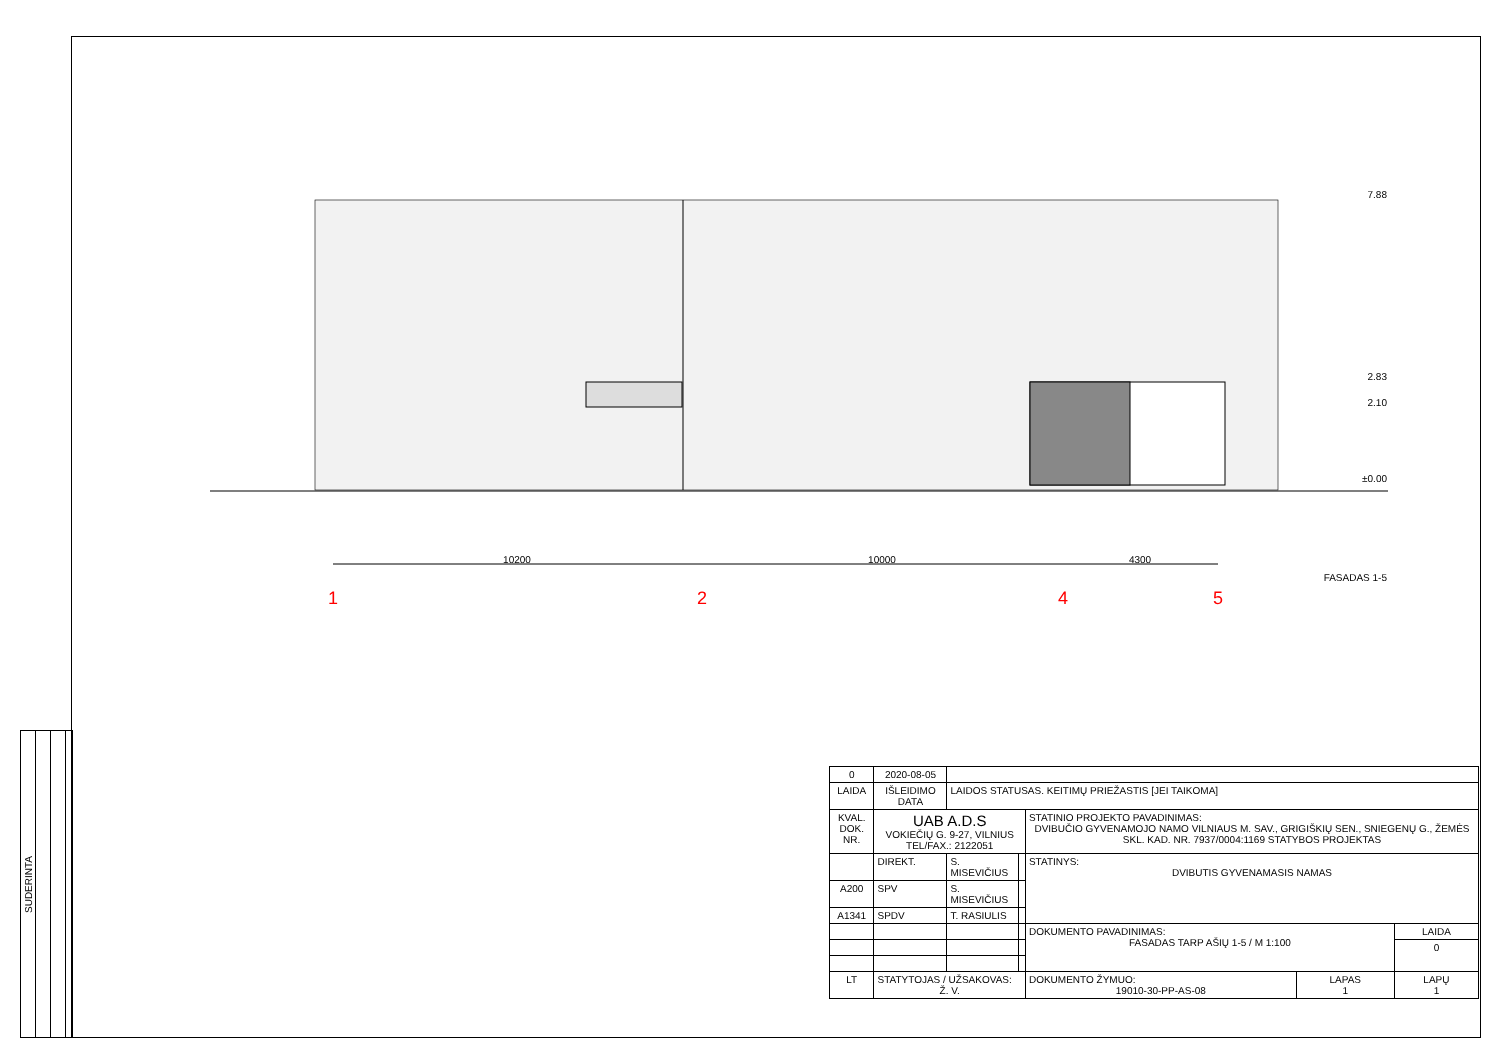SUDERINTA
7.88
2.83
2.10
±0.00
10200
10000
4300
FASADAS 1-5
1
2
4
5
| 0 | 2020-08-05 | | | | | |
| LAIDA | IŠLEIDIMO DATA | LAIDOS STATUSAS. KEITIMŲ PRIEŽASTIS [JEI TAIKOMA] | | | | |
| KVAL. DOK. NR. | UAB A.D.S VOKIEČIŲ G. 9-27, VILNIUS TEL/FAX.: 2122051 | | | STATINIO PROJEKTO PAVADINIMAS: DVIBUČIO GYVENAMOJO NAMO VILNIAUS M. SAV., GRIGIŠKIŲ SEN., SNIEGENŲ G., ŽEMĖS SKL. KAD. NR. 7937/0004:1169 STATYBOS PROJEKTAS | | |
| | DIREKT. | S. MISEVIČIUS | | STATINYS: DVIBUTIS GYVENAMASIS NAMAS | | |
| A200 | SPV | S. MISEVIČIUS | | | | |
| A1341 | SPDV | T. RASIULIS | | | | |
| | | | | DOKUMENTO PAVADINIMAS: FASADAS TARP AŠIŲ 1-5 / M 1:100 | | LAIDA |
| | | | | | | 0 |
| LT | STATYTOJAS / UŽSAKOVAS: Ž. V. | | | DOKUMENTO ŽYMUO: 19010-30-PP-AS-08 | LAPAS 1 | LAPŲ 1 |